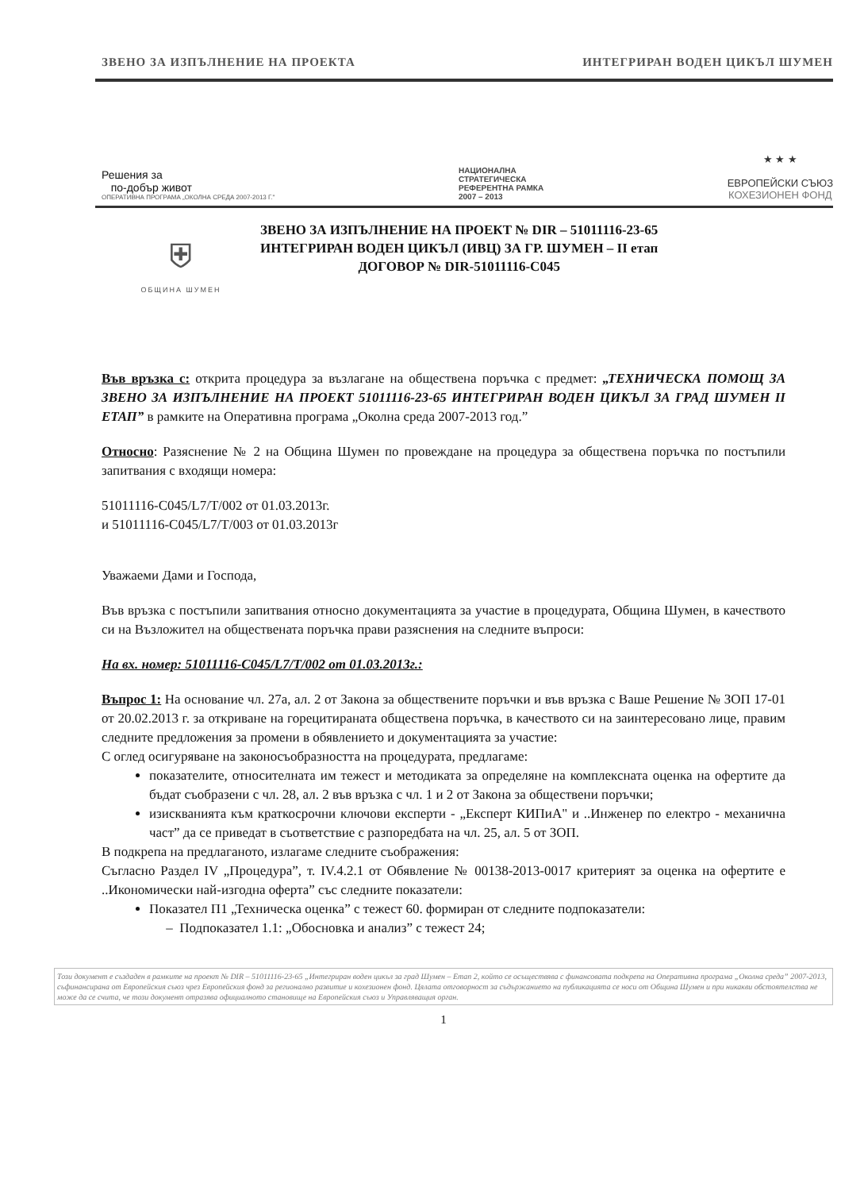ЗВЕНО ЗА ИЗПЪЛНЕНИЕ НА ПРОЕКТА ИНТЕГРИРАН ВОДЕН ЦИКЪЛ ШУМЕН
Решения за
по-добър живот
ОПЕРАТИВНА ПРОГРАМА „ОКОЛНА СРЕДА 2007-2013 Г."
НАЦИОНАЛНА
СТРАТЕГИЧЕСКА
РЕФЕРЕНТНА РАМКА
2007 – 2013
★ ★ ★
ЕВРОПЕЙСКИ СЪЮЗ
КОХЕЗИОНЕН ФОНД
⛨
ОБЩИНА ШУМЕН
ЗВЕНО ЗА ИЗПЪЛНЕНИЕ НА ПРОЕКТ № DIR – 51011116-23-65
ИНТЕГРИРАН ВОДЕН ЦИКЪЛ (ИВЦ) ЗА ГР. ШУМЕН – II етап
ДОГОВОР № DIR-51011116-C045
Във връзка с: открита процедура за възлагане на обществена поръчка с предмет: „ТЕХНИЧЕСКА ПОМОЩ ЗА ЗВЕНО ЗА ИЗПЪЛНЕНИЕ НА ПРОЕКТ 51011116-23-65 ИНТЕГРИРАН ВОДЕН ЦИКЪЛ ЗА ГРАД ШУМЕН II ЕТАП” в рамките на Оперативна програма „Околна среда 2007-2013 год.”
Относно: Разяснение № 2 на Община Шумен по провеждане на процедура за обществена поръчка по постъпили запитвания с входящи номера:
51011116-C045/L7/T/002 от 01.03.2013г.
и 51011116-C045/L7/T/003 от 01.03.2013г
Уважаеми Дами и Господа,
Във връзка с постъпили запитвания относно документацията за участие в процедурата, Община Шумен, в качеството си на Възложител на обществената поръчка прави разяснения на следните въпроси:
На вх. номер: 51011116-C045/L7/T/002 от 01.03.2013г.:
Въпрос 1: На основание чл. 27а, ал. 2 от Закона за обществените поръчки и във връзка с Ваше Решение № ЗОП 17-01 от 20.02.2013 г. за откриване на горецитираната обществена поръчка, в качеството си на заинтересовано лице, правим следните предложения за промени в обявлението и документацията за участие:
С оглед осигуряване на законосъобразността на процедурата, предлагаме:
показателите, относителната им тежест и методиката за определяне на комплексната оценка на офертите да бъдат съобразени с чл. 28, ал. 2 във връзка с чл. 1 и 2 от Закона за обществени поръчки;
изискванията към краткосрочни ключови експерти - „Експерт КИПиА" и ..Инженер по електро - механична част” да се приведат в съответствие с разпоредбата на чл. 25, ал. 5 от ЗОП.
В подкрепа на предлаганото, излагаме следните съображения:
Съгласно Раздел IV „Процедура”, т. IV.4.2.1 от Обявление № 00138-2013-0017 критерият за оценка на офертите е ..Икономически най-изгодна оферта” със следните показатели:
Показател П1 „Техническа оценка” с тежест 60. формиран от следните подпоказатели:
– Подпоказател 1.1: „Обосновка и анализ” с тежест 24;
Този документ е създаден в рамките на проект № DIR – 51011116-23-65 „Интегриран воден цикъл за град Шумен – Етап 2, който се осъществява с финансовата подкрепа на Оперативна програма „Околна среда” 2007-2013, съфинансирана от Европейския съюз чрез Европейския фонд за регионално развитие и кохезионен фонд. Цялата отговорност за съдържанието на публикацията се носи от Община Шумен и при никакви обстоятелства не може да се счита, че този документ отразява официалното становище на Европейския съюз и Управляващия орган.
1